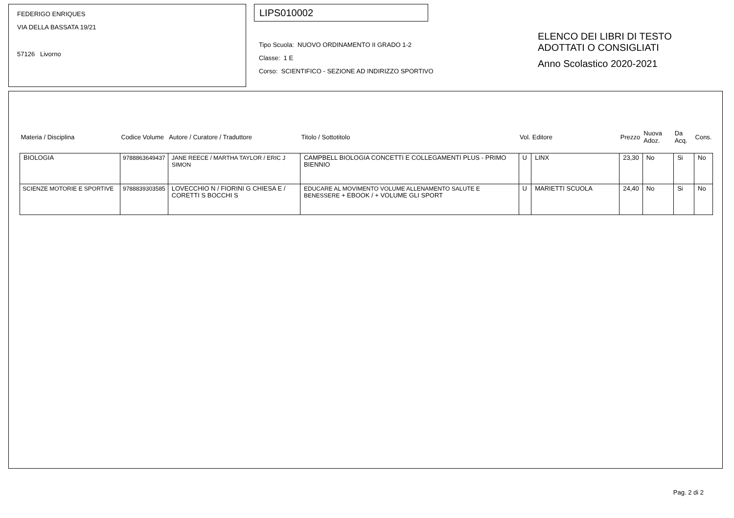FEDERIGO ENRIQUES
VIA DELLA BASSATA 19/21
57126 Livorno
LIPS010002
Tipo Scuola: NUOVO ORDINAMENTO II GRADO 1-2
Classe: 1 E
Corso: SCIENTIFICO - SEZIONE AD INDIRIZZO SPORTIVO
ELENCO DEI LIBRI DI TESTO
ADOTTATI O CONSIGLIATI
Anno Scolastico 2020-2021
| Materia / Disciplina | Codice Volume | Autore / Curatore / Traduttore | Titolo / Sottotitolo | Vol. | Editore | Prezzo | Nuova Adoz. | Da Acq. | Cons. |
| --- | --- | --- | --- | --- | --- | --- | --- | --- | --- |
| BIOLOGIA | 9788863649437 | JANE REECE / MARTHA TAYLOR / ERIC J SIMON | CAMPBELL BIOLOGIA CONCETTI E COLLEGAMENTI PLUS - PRIMO BIENNIO | U | LINX | 23,30 | No | Si | No |
| SCIENZE MOTORIE E SPORTIVE | 9788839303585 | LOVECCHIO N / FIORINI G CHIESA E / CORETTI S BOCCHI S | EDUCARE AL MOVIMENTO VOLUME ALLENAMENTO SALUTE E BENESSERE + EBOOK / + VOLUME GLI SPORT | U | MARIETTI SCUOLA | 24,40 | No | Si | No |
Pag. 2 di 2